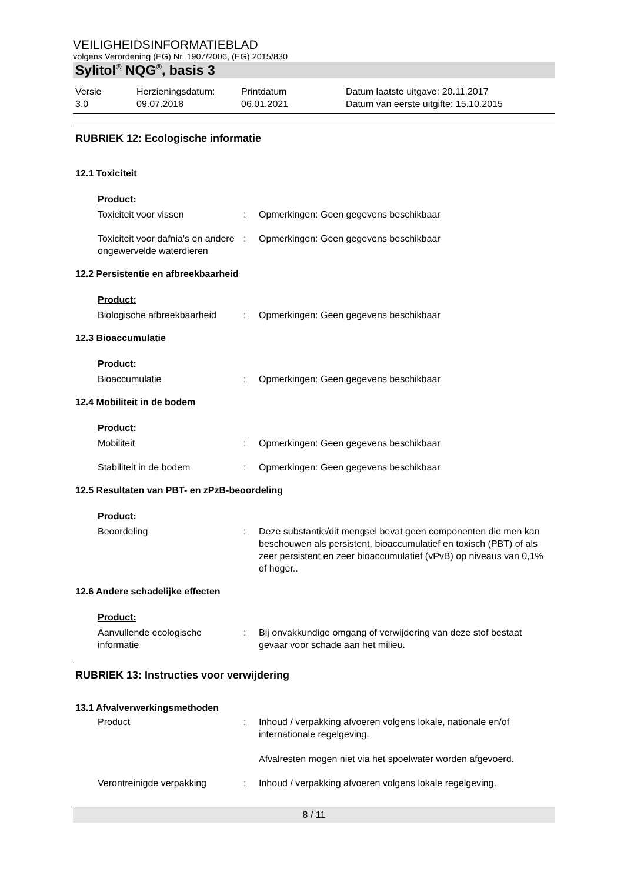VEILIGHEIDSINFORMATIEBLAD
volgens Verordening (EG) Nr. 1907/2006, (EG) 2015/830
Sylitol<sup>®</sup> NQG<sup>®</sup>, basis 3
Versie
3.0
Herzieningsdatum:
09.07.2018
Printdatum
06.01.2021
Datum laatste uitgave: 20.11.2017
Datum van eerste uitgifte: 15.10.2015
RUBRIEK 12: Ecologische informatie
12.1 Toxiciteit
Product:
Toxiciteit voor vissen : Opmerkingen: Geen gegevens beschikbaar
Toxiciteit voor dafnia's en andere ongewervelde waterdieren
: Opmerkingen: Geen gegevens beschikbaar
12.2 Persistentie en afbreekbaarheid
Product:
Biologische afbreekbaarheid
: Opmerkingen: Geen gegevens beschikbaar
12.3 Bioaccumulatie
Product:
Bioaccumulatie : Opmerkingen: Geen gegevens beschikbaar
12.4 Mobiliteit in de bodem
Product:
Mobiliteit : Opmerkingen: Geen gegevens beschikbaar
Stabiliteit in de bodem : Opmerkingen: Geen gegevens beschikbaar
12.5 Resultaten van PBT- en zPzB-beoordeling
Product:
Beoordeling : Deze substantie/dit mengsel bevat geen componenten die men kan beschouwen als persistent, bioaccumulatief en toxisch (PBT) of als zeer persistent en zeer bioaccumulatief (vPvB) op niveaus van 0,1% of hoger..
12.6 Andere schadelijke effecten
Product:
Aanvullende ecologische informatie
: Bij onvakkundige omgang of verwijdering van deze stof bestaat gevaar voor schade aan het milieu.
RUBRIEK 13: Instructies voor verwijdering
13.1 Afvalverwerkingsmethoden
Product : Inhoud / verpakking afvoeren volgens lokale, nationale en/of internationale regelgeving.
Afvalresten mogen niet via het spoelwater worden afgevoerd.
Verontreinigde verpakking : Inhoud / verpakking afvoeren volgens lokale regelgeving.
8 / 11